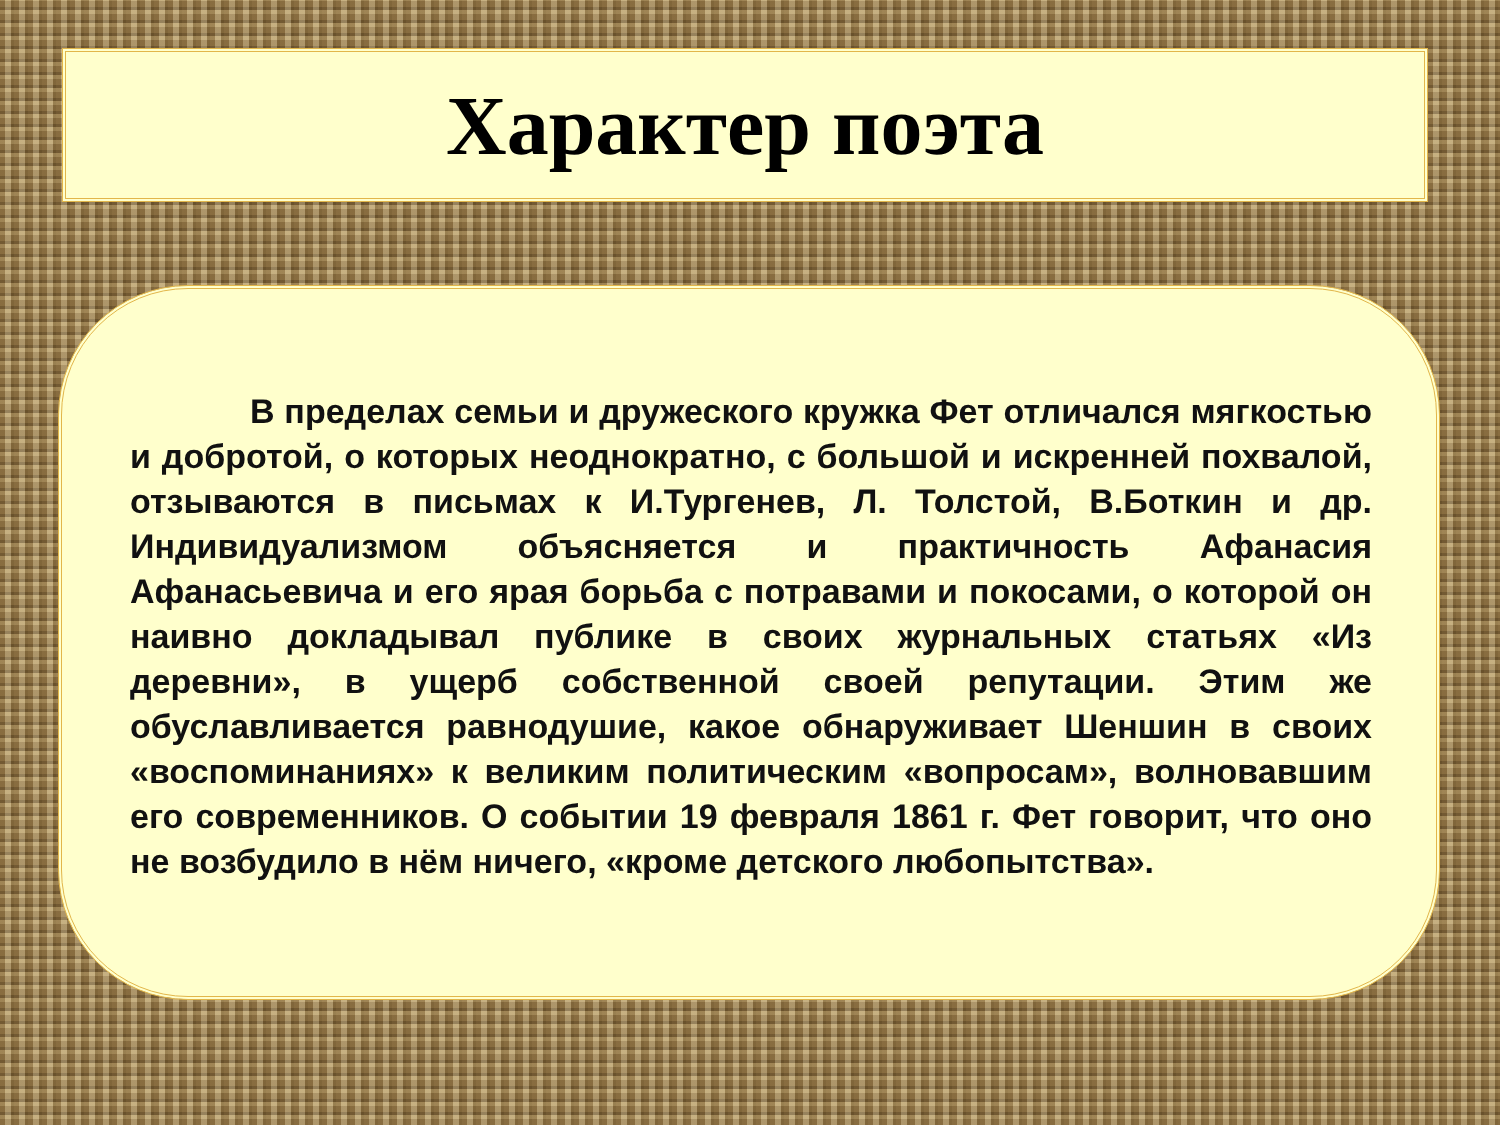Характер поэта
В пределах семьи и дружеского кружка Фет отличался мягкостью и добротой, о которых неоднократно, с большой и искренней похвалой, отзываются в письмах к И.Тургенев, Л. Толстой, В.Боткин и др. Индивидуализмом объясняется и практичность Афанасия Афанасьевича и его ярая борьба с потравами и покосами, о которой он наивно докладывал публике в своих журнальных статьях «Из деревни», в ущерб собственной своей репутации. Этим же обуславливается равнодушие, какое обнаруживает Шеншин в своих «воспоминаниях» к великим политическим «вопросам», волновавшим его современников. О событии 19 февраля 1861 г. Фет говорит, что оно не возбудило в нём ничего, «кроме детского любопытства».